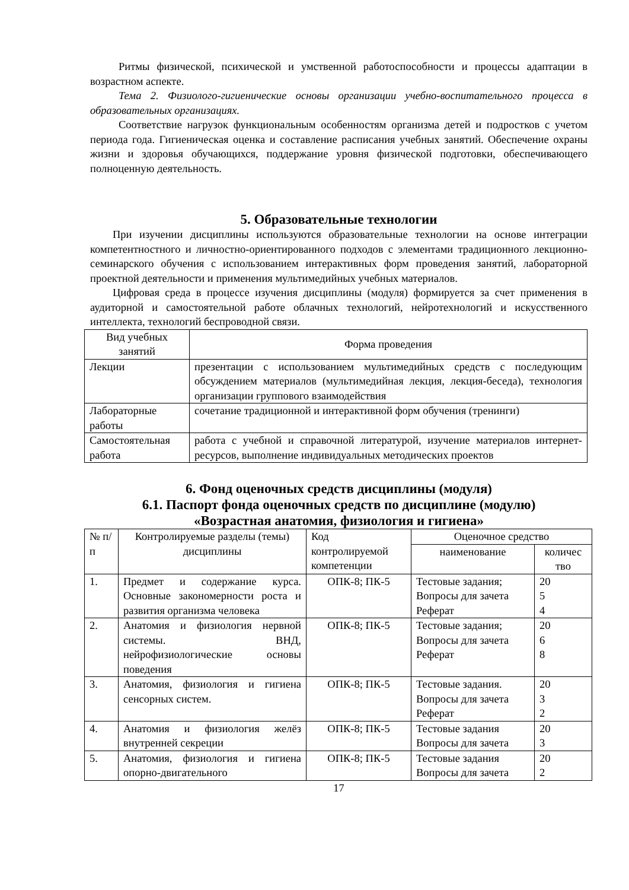Ритмы физической, психической и умственной работоспособности и процессы адаптации в возрастном аспекте.
Тема 2. Физиолого-гигиенические основы организации учебно-воспитательного процесса в образовательных организациях.
Соответствие нагрузок функциональным особенностям организма детей и подростков с учетом периода года. Гигиеническая оценка и составление расписания учебных занятий. Обеспечение охраны жизни и здоровья обучающихся, поддержание уровня физической подготовки, обеспечивающего полноценную деятельность.
5. Образовательные технологии
При изучении дисциплины используются образовательные технологии на основе интеграции компетентностного и личностно-ориентированного подходов с элементами традиционного лекционно-семинарского обучения с использованием интерактивных форм проведения занятий, лабораторной проектной деятельности и применения мультимедийных учебных материалов.
Цифровая среда в процессе изучения дисциплины (модуля) формируется за счет применения в аудиторной и самостоятельной работе облачных технологий, нейротехнологий и искусственного интеллекта, технологий беспроводной связи.
| Вид учебных занятий | Форма проведения |
| --- | --- |
| Лекции | презентации с использованием мультимедийных средств с последующим обсуждением материалов (мультимедийная лекция, лекция-беседа), технология организации группового взаимодействия |
| Лабораторные работы | сочетание традиционной и интерактивной форм обучения (тренинги) |
| Самостоятельная работа | работа с учебной и справочной литературой, изучение материалов интернет-ресурсов, выполнение индивидуальных методических проектов |
6. Фонд оценочных средств дисциплины (модуля)
6.1. Паспорт фонда оценочных средств по дисциплине (модулю)
«Возрастная анатомия, физиология и гигиена»
| № п/п | Контролируемые разделы (темы) дисциплины | Код контролируемой компетенции | Оценочное средство | |
| --- | --- | --- | --- | --- |
| | | | наименование | количес тво |
| 1. | Предмет и содержание курса. Основные закономерности роста и развития организма человека | ОПК-8; ПК-5 | Тестовые задания; Вопросы для зачета Реферат | 20 5 4 |
| 2. | Анатомия и физиология нервной системы. ВНД, нейрофизиологические основы поведения | ОПК-8; ПК-5 | Тестовые задания; Вопросы для зачета Реферат | 20 6 8 |
| 3. | Анатомия, физиология и гигиена сенсорных систем. | ОПК-8; ПК-5 | Тестовые задания. Вопросы для зачета Реферат | 20 3 2 |
| 4. | Анатомия и физиология желёз внутренней секреции | ОПК-8; ПК-5 | Тестовые задания Вопросы для зачета | 20 3 |
| 5. | Анатомия, физиология и гигиена опорно-двигательного | ОПК-8; ПК-5 | Тестовые задания Вопросы для зачета | 20 2 |
17